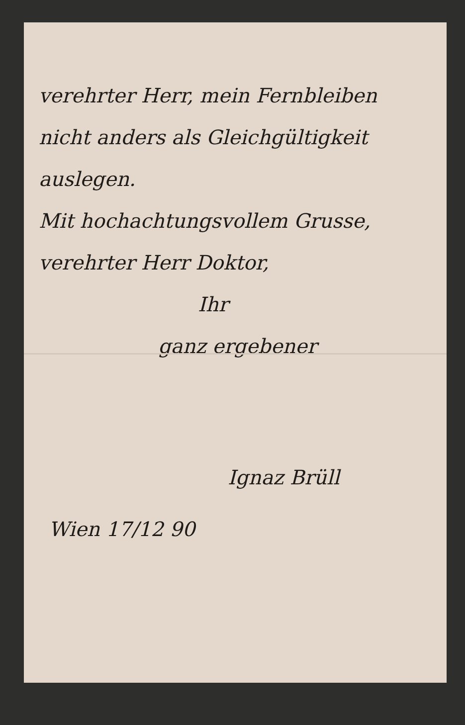verehrter Herr, mein Fernbleiben
nicht anders als Gleichgültigkeit
auslegen.
Mit hochachtungsvollem Grusse,
verehrter Herr Doktor,
Ihr
ganz ergebener
Ignaz Brüll
Wien 17/12 90